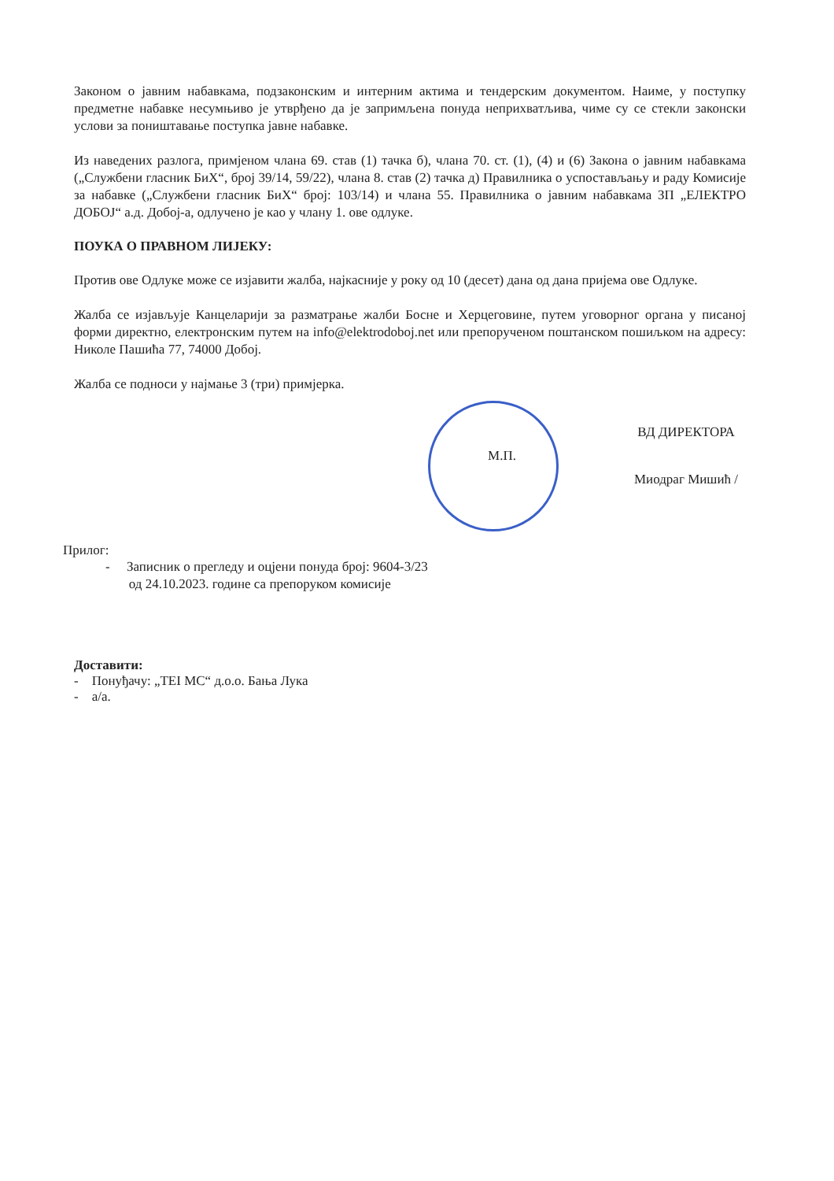Законом о јавним набавкама, подзаконским и интерним актима и тендерским документом. Наиме, у поступку предметне набавке несумњиво је утврђено да је запримљена понуда неприхватљива, чиме су се стекли законски услови за поништавање поступка јавне набавке.
Из наведених разлога, примјеном члана 69. став (1) тачка б), члана 70. ст. (1), (4) и (6) Закона о јавним набавкама („Службени гласник БиХ“, број 39/14, 59/22), члана 8. став (2) тачка д) Правилника о успостављању и раду Комисије за набавке („Службени гласник БиХ“ број: 103/14) и члана 55. Правилника о јавним набавкама ЗП „ЕЛЕКТРО ДОБОЈ“ а.д. Добој-а, одлучено је као у члану 1. ове одлуке.
ПОУКА О ПРАВНОМ ЛИЈЕКУ:
Против ове Одлуке може се изјавити жалба, најкасније у року од 10 (десет) дана од дана пријема ове Одлуке.
Жалба се изјављује Канцеларији за разматрање жалби Босне и Херцеговине, путем уговорног органа у писаној форми директно, електронским путем на info@elektrodoboj.net или препорученом поштанском пошиљком на адресу: Николе Пашића 77, 74000 Добој.
Жалба се подноси у најмање 3 (три) примјерка.
М.П.
ВД ДИРЕКТОРА
Миодраг Мишић /
Прилог:
- Записник о прегледу и оцјени понуда број: 9604-3/23
од 24.10.2023. године са препоруком комисије
Доставити:
- Понуђачу: „TEI MC“ д.о.о. Бања Лука
- а/а.